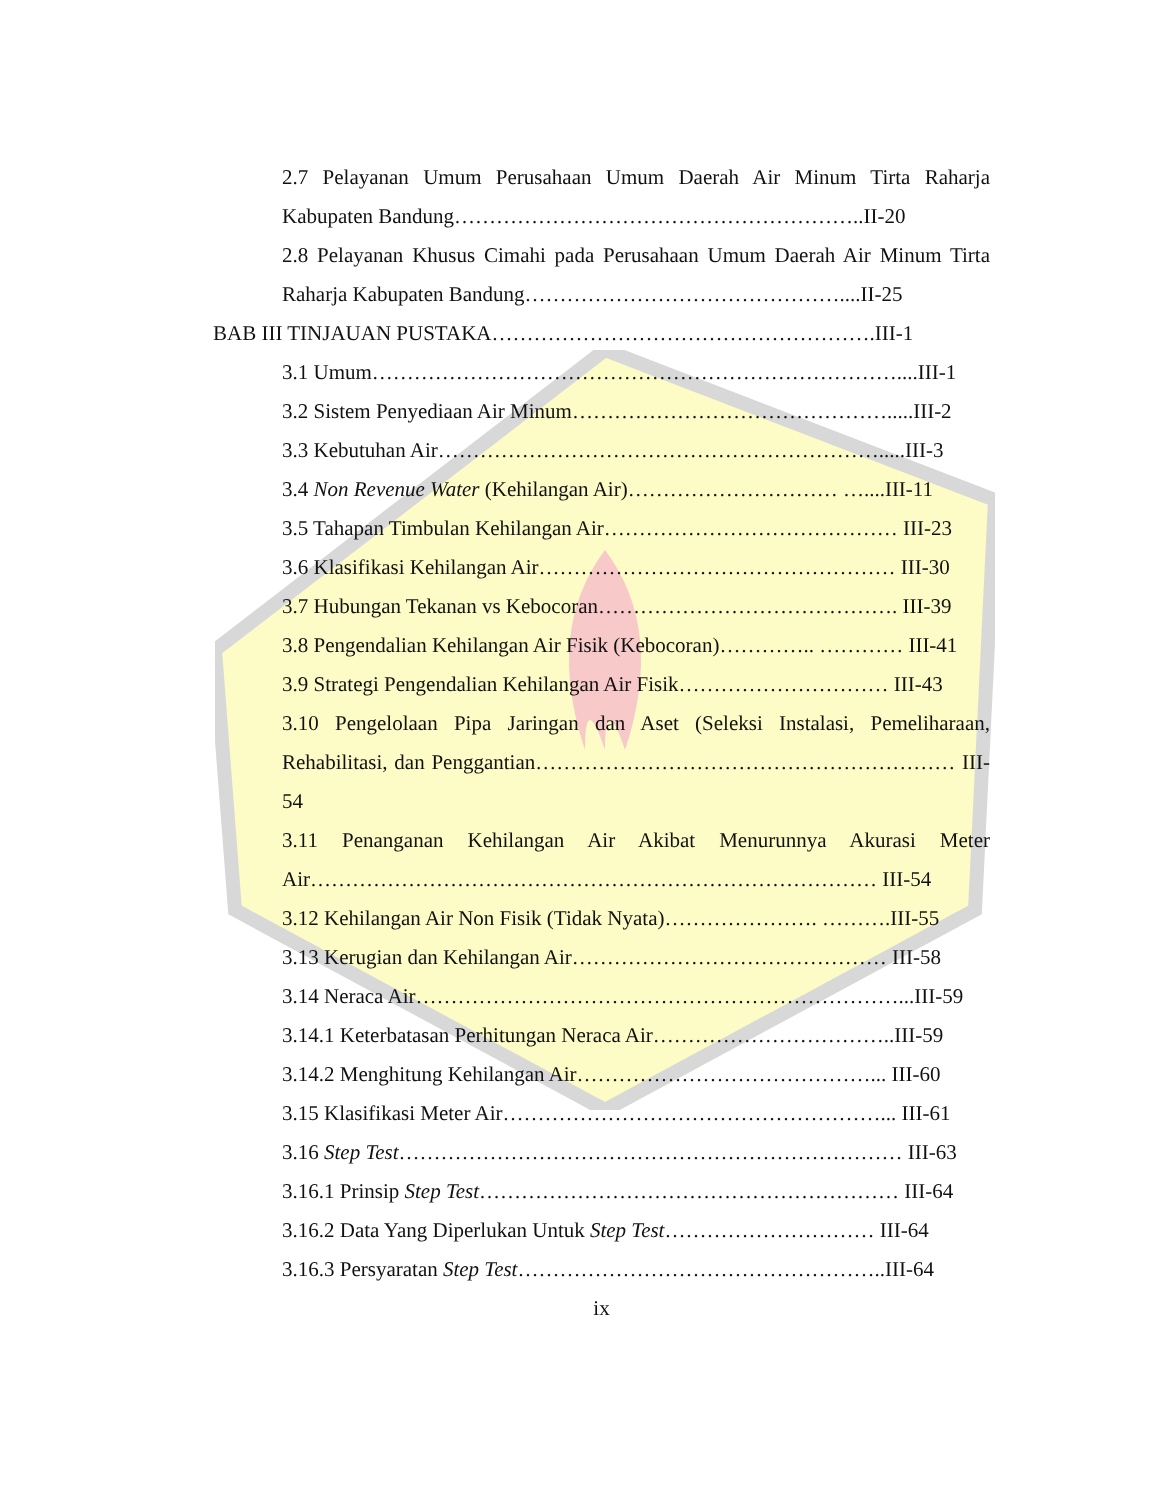2.7 Pelayanan Umum Perusahaan Umum Daerah Air Minum Tirta Raharja Kabupaten Bandung…………………………………………………..II-20
2.8 Pelayanan Khusus Cimahi pada Perusahaan Umum Daerah Air Minum Tirta Raharja Kabupaten Bandung………………………………………....II-25
BAB III TINJAUAN PUSTAKA……………………………………………….III-1
3.1 Umum…………………………………………………………………....III-1
3.2 Sistem Penyediaan Air Minum……………………………………….....III-2
3.3 Kebutuhan Air……………………………………………………….....III-3
3.4 Non Revenue Water (Kehilangan Air)………………………… …....III-11
3.5 Tahapan Timbulan Kehilangan Air…………………………………… III-23
3.6 Klasifikasi Kehilangan Air…………………………………………… III-30
3.7 Hubungan Tekanan vs Kebocoran……………………………………. III-39
3.8 Pengendalian Kehilangan Air Fisik (Kebocoran)………….. ………… III-41
3.9 Strategi Pengendalian Kehilangan Air Fisik………………………… III-43
3.10 Pengelolaan Pipa Jaringan dan Aset (Seleksi Instalasi, Pemeliharaan, Rehabilitasi, dan Penggantian…………………………………………………… III-54
3.11 Penanganan Kehilangan Air Akibat Menurunnya Akurasi Meter Air……………………………………………………………………… III-54
3.12 Kehilangan Air Non Fisik (Tidak Nyata)…………………. ……….III-55
3.13 Kerugian dan Kehilangan Air……………………………………… III-58
3.14 Neraca Air……………………………………………………………...III-59
3.14.1 Keterbatasan Perhitungan Neraca Air……………………………..III-59
3.14.2 Menghitung Kehilangan Air……………………………………... III-60
3.15 Klasifikasi Meter Air………………………………………………... III-61
3.16 Step Test……………………………………………………………… III-63
3.16.1 Prinsip Step Test…………………………………………………… III-64
3.16.2 Data Yang Diperlukan Untuk Step Test………………………… III-64
3.16.3 Persyaratan Step Test……………………………………………..III-64
ix